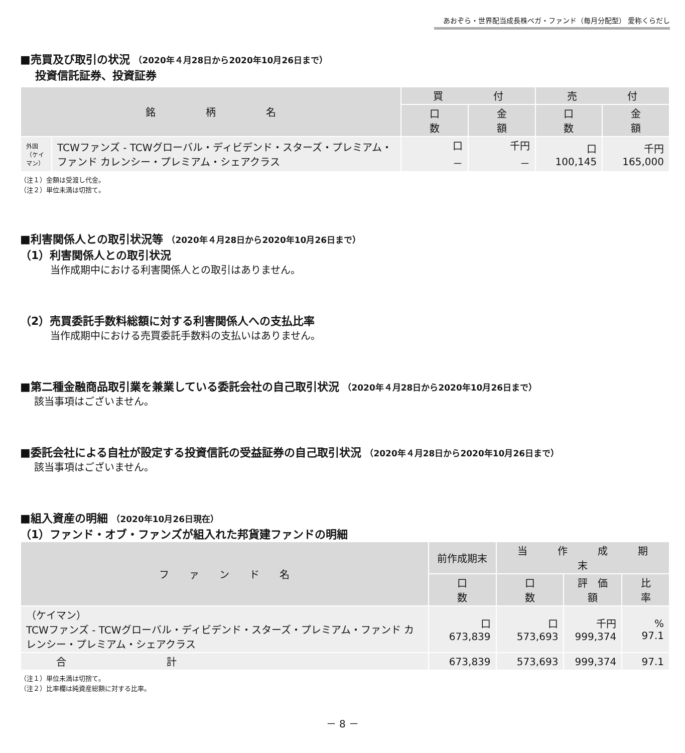あおぞら・世界配当成長株ベガ・ファンド（毎月分配型） 愛称くらだし
■売買及び取引の状況 （2020年４月28日から2020年10月26日まで）
投資信託証券、投資証券
| 銘 柄 名 | | 買 付 | | 売 付 | |
| --- | --- | --- | --- | --- | --- |
| | | 口 数 | 金 額 | 口 数 | 金 額 |
| 外国（ケイマン） | TCWファンズ - TCWグローバル・ディビデンド・スターズ・プレミアム・ファンド カレンシー・プレミアム・シェアクラス | 口 － | 千円 － | 口 100,145 | 千円 165,000 |
（注１）金額は受渡し代金。
（注２）単位未満は切捨て。
■利害関係人との取引状況等 （2020年４月28日から2020年10月26日まで）
（1）利害関係人との取引状況
当作成期中における利害関係人との取引はありません。
（2）売買委託手数料総額に対する利害関係人への支払比率
当作成期中における売買委託手数料の支払いはありません。
■第二種金融商品取引業を兼業している委託会社の自己取引状況 （2020年４月28日から2020年10月26日まで）
該当事項はございません。
■委託会社による自社が設定する投資信託の受益証券の自己取引状況 （2020年４月28日から2020年10月26日まで）
該当事項はございません。
■組入資産の明細 （2020年10月26日現在）
（1）ファンド・オブ・ファンズが組入れた邦貨建ファンドの明細
| フ ァ ン ド 名 | 前作成期末 | 当 作 成 期 末 | | |
| --- | --- | --- | --- | --- |
| | 口 数 | 口 数 | 評 価 額 | 比 率 |
| （ケイマン） TCWファンズ - TCWグローバル・ディビデンド・スターズ・プレミアム・ファンド カレンシー・プレミアム・シェアクラス | 口 673,839 | 口 573,693 | 千円 999,374 | % 97.1 |
| 合 計 | 673,839 | 573,693 | 999,374 | 97.1 |
（注１）単位未満は切捨て。
（注２）比率欄は純資産総額に対する比率。
－ 8 －